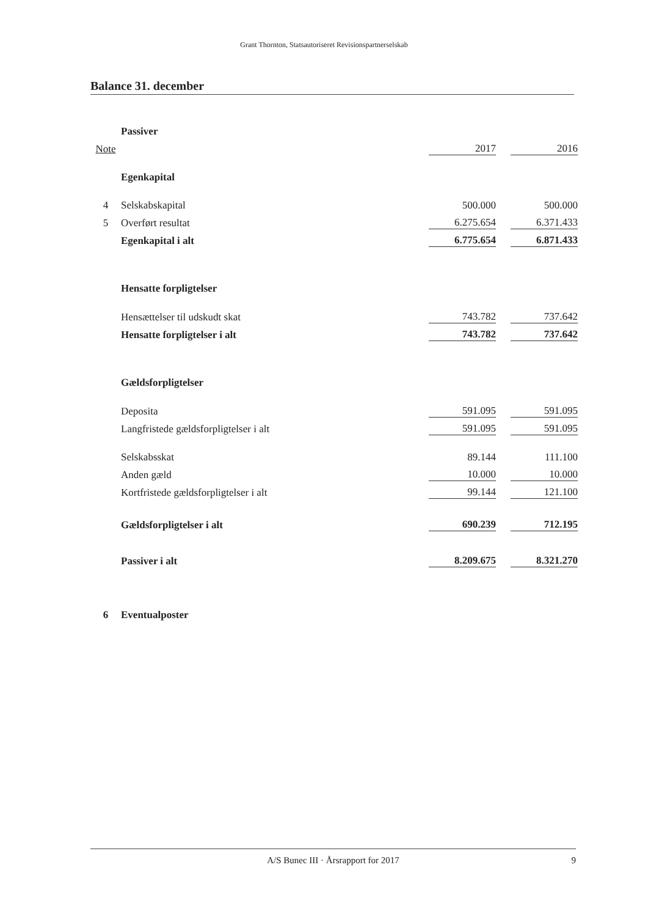Grant Thornton, Statsautoriseret Revisionspartnerselskab
Balance 31. december
| | Passiver | | | | |
| Note | | | 2017 | | 2016 |
| | Egenkapital | | | | |
| 4 | Selskabskapital | | 500.000 | | 500.000 |
| 5 | Overført resultat | | 6.275.654 | | 6.371.433 |
| | Egenkapital i alt | | 6.775.654 | | 6.871.433 |
| | Hensatte forpligtelser | | | | |
| | Hensættelser til udskudt skat | | 743.782 | | 737.642 |
| | Hensatte forpligtelser i alt | | 743.782 | | 737.642 |
| | Gældsforpligtelser | | | | |
| | Deposita | | 591.095 | | 591.095 |
| | Langfristede gældsforpligtelser i alt | | 591.095 | | 591.095 |
| | Selskabsskat | | 89.144 | | 111.100 |
| | Anden gæld | | 10.000 | | 10.000 |
| | Kortfristede gældsforpligtelser i alt | | 99.144 | | 121.100 |
| | Gældsforpligtelser i alt | | 690.239 | | 712.195 |
| | Passiver i alt | | 8.209.675 | | 8.321.270 |
| 6 | Eventualposter | | | | |
A/S Bunec III · Årsrapport for 2017 9